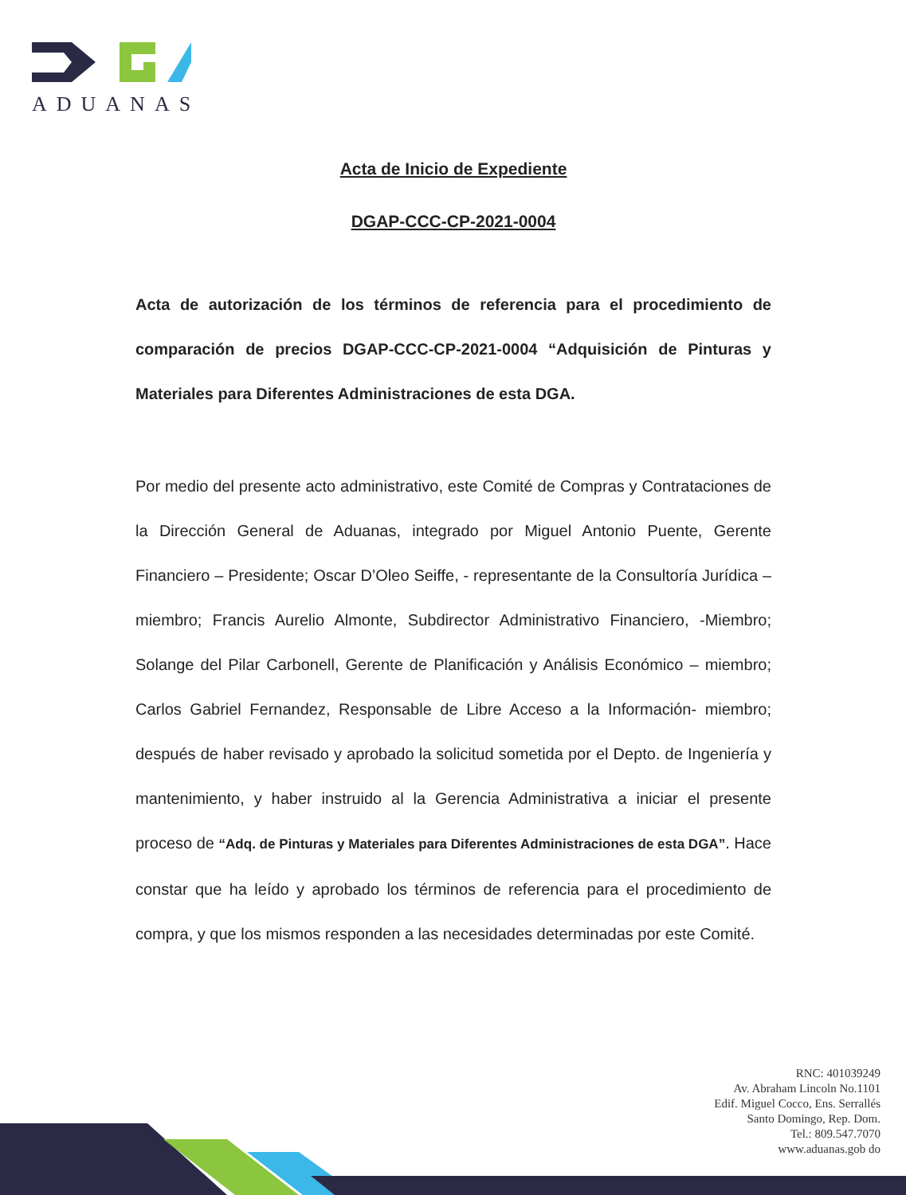ADUANAS
Acta de Inicio de Expediente
DGAP-CCC-CP-2021-0004
Acta de autorización de los términos de referencia para el procedimiento de comparación de precios DGAP-CCC-CP-2021-0004 “Adquisición de Pinturas y Materiales para Diferentes Administraciones de esta DGA.
Por medio del presente acto administrativo, este Comité de Compras y Contrataciones de la Dirección General de Aduanas, integrado por Miguel Antonio Puente, Gerente Financiero – Presidente; Oscar D’Oleo Seiffe, - representante de la Consultoría Jurídica – miembro; Francis Aurelio Almonte, Subdirector Administrativo Financiero, -Miembro; Solange del Pilar Carbonell, Gerente de Planificación y Análisis Económico – miembro; Carlos Gabriel Fernandez, Responsable de Libre Acceso a la Información- miembro; después de haber revisado y aprobado la solicitud sometida por el Depto. de Ingeniería y mantenimiento, y haber instruido al la Gerencia Administrativa a iniciar el presente proceso de “Adq. de Pinturas y Materiales para Diferentes Administraciones de esta DGA”. Hace constar que ha leído y aprobado los términos de referencia para el procedimiento de compra, y que los mismos responden a las necesidades determinadas por este Comité.
RNC: 401039249
Av. Abraham Lincoln No.1101
Edif. Miguel Cocco, Ens. Serrallés
Santo Domingo, Rep. Dom.
Tel.: 809.547.7070
www.aduanas.gob do